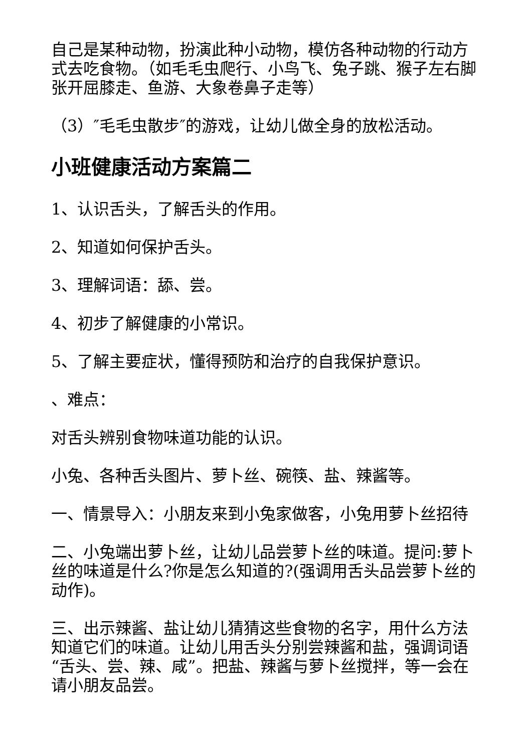自己是某种动物，扮演此种小动物，模仿各种动物的行动方式去吃食物。（如毛毛虫爬行、小鸟飞、兔子跳、猴子左右脚张开屈膝走、鱼游、大象卷鼻子走等）
（3）″毛毛虫散步″的游戏，让幼儿做全身的放松活动。
小班健康活动方案篇二
1、认识舌头，了解舌头的作用。
2、知道如何保护舌头。
3、理解词语：舔、尝。
4、初步了解健康的小常识。
5、了解主要症状，懂得预防和治疗的自我保护意识。
、难点：
对舌头辨别食物味道功能的认识。
小兔、各种舌头图片、萝卜丝、碗筷、盐、辣酱等。
一、情景导入：小朋友来到小兔家做客，小兔用萝卜丝招待
二、小兔端出萝卜丝，让幼儿品尝萝卜丝的味道。提问:萝卜丝的味道是什么?你是怎么知道的?(强调用舌头品尝萝卜丝的动作)。
三、出示辣酱、盐让幼儿猜猜这些食物的名字，用什么方法知道它们的味道。让幼儿用舌头分别尝辣酱和盐，强调词语“舌头、尝、辣、咸”。把盐、辣酱与萝卜丝搅拌，等一会在请小朋友品尝。